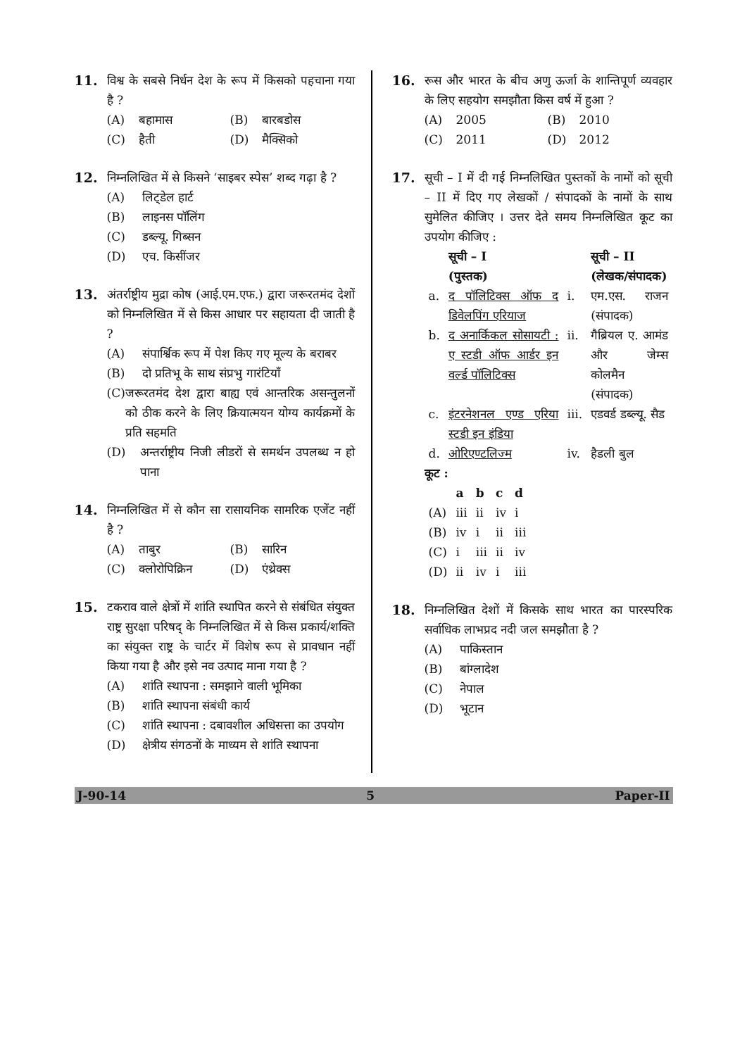11. विश्व के सबसे निर्धन देश के रूप में किसको पहचाना गया है ?
(A) बहामास (B) बारबडोस (C) हैती (D) मैक्सिको
12. निम्नलिखित में से किसने ‘साइबर स्पेस’ शब्द गढ़ा है ?
(A) लिट्डेल हार्ट
(B) लाइनस पॉलिंग
(C) डब्ल्यू. गिब्सन
(D) एच. किसींजर
13. अंतर्राष्ट्रीय मुद्रा कोष (आई.एम.एफ.) द्वारा जरूरतमंद देशों को निम्नलिखित में से किस आधार पर सहायता दी जाती है ?
(A) संपार्श्विक रूप में पेश किए गए मूल्य के बराबर
(B) दो प्रतिभू के साथ संप्रभु गारंटियाँ
(C) जरूरतमंद देश द्वारा बाह्य एवं आन्तरिक असन्तुलनों को ठीक करने के लिए क्रियात्मयन योग्य कार्यक्रमों के प्रति सहमति
(D) अन्तर्राष्ट्रीय निजी लीडरों से समर्थन उपलब्ध न हो पाना
14. निम्नलिखित में से कौन सा रासायनिक सामरिक एजेंट नहीं है ?
(A) ताबुर (B) सारिन (C) क्लोरोपिक्रिन (D) एंथ्रेक्स
15. टकराव वाले क्षेत्रों में शांति स्थापित करने से संबंधित संयुक्त राष्ट्र सुरक्षा परिषद् के निम्नलिखित में से किस प्रकार्य/शक्ति का संयुक्त राष्ट्र के चार्टर में विशेष रूप से प्रावधान नहीं किया गया है और इसे नव उत्पाद माना गया है ?
(A) शांति स्थापना : समझाने वाली भूमिका
(B) शांति स्थापना संबंधी कार्य
(C) शांति स्थापना : दबावशील अधिसत्ता का उपयोग
(D) क्षेत्रीय संगठनों के माध्यम से शांति स्थापना
16. रूस और भारत के बीच अणु ऊर्जा के शान्तिपूर्ण व्यवहार के लिए सहयोग समझौता किस वर्ष में हुआ ?
(A) 2005 (B) 2010 (C) 2011 (D) 2012
17. सूची – I में दी गई निम्नलिखित पुस्तकों के नामों को सूची – II में दिए गए लेखकों / संपादकों के नामों के साथ सुमेलित कीजिए । उत्तर देते समय निम्नलिखित कूट का उपयोग कीजिए :
| | सूची – I (पुस्तक) | | सूची – II (लेखक/संपादक) |
| --- | --- | --- | --- |
| a. | द पॉलिटिक्स ऑफ द डिवेलपिंग एरियाज | i. | एम.एस. राजन (संपादक) |
| b. | द अनार्किकल सोसायटी : ए स्टडी ऑफ आर्डर इन वर्ल्ड पॉलिटिक्स | ii. | गैब्रियल ए. आमंड और जेम्स कोलमैन (संपादक) |
| c. | इंटरनेशनल एण्ड एरिया स्टडी इन इंडिया | iii. | एडवर्ड डब्ल्यू. सैड |
| d. | ओरिएण्टलिज्म | iv. | हैडली बुल |
कूट :
| | a | b | c | d |
| --- | --- | --- | --- | --- |
| (A) | iii | ii | iv | i |
| (B) | iv | i | ii | iii |
| (C) | i | iii | ii | iv |
| (D) | ii | iv | i | iii |
18. निम्नलिखित देशों में किसके साथ भारत का पारस्परिक सर्वाधिक लाभप्रद नदी जल समझौता है ?
(A) पाकिस्तान
(B) बांग्लादेश
(C) नेपाल
(D) भूटान
J-90-14 5 Paper-II